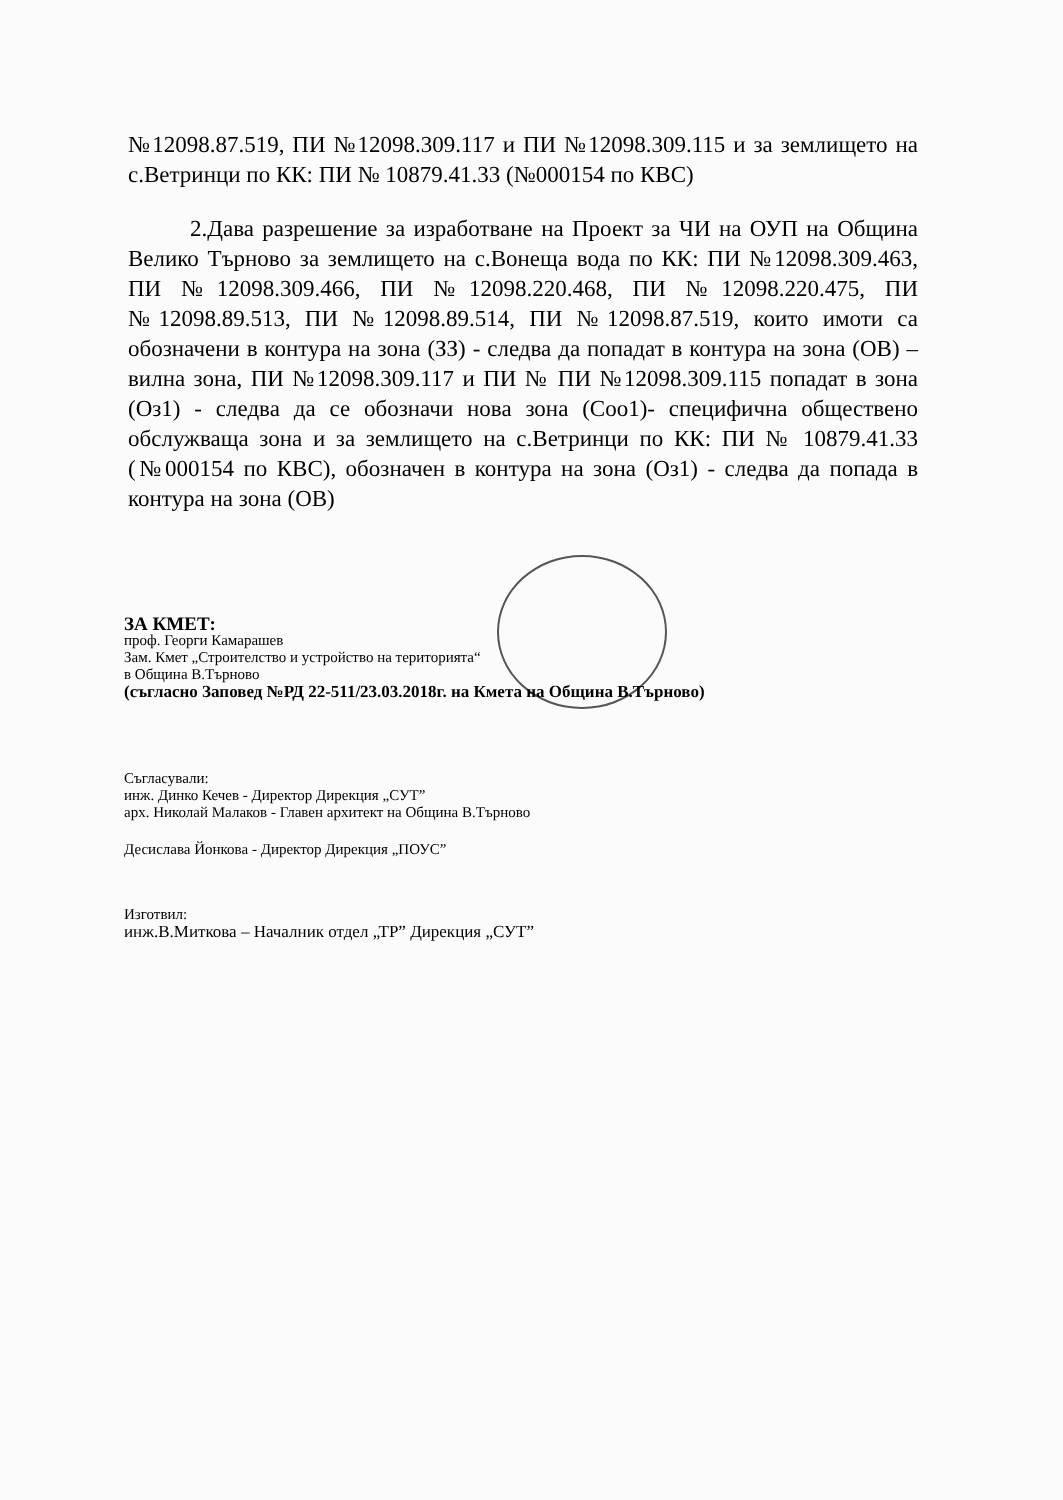№12098.87.519, ПИ №12098.309.117 и ПИ №12098.309.115 и за землището на с.Ветринци по КК: ПИ № 10879.41.33 (№000154 по КВС)
2.Дава разрешение за изработване на Проект за ЧИ на ОУП на Община Велико Търново за землището на с.Вонеща вода по КК: ПИ №12098.309.463, ПИ №12098.309.466, ПИ №12098.220.468, ПИ №12098.220.475, ПИ №12098.89.513, ПИ №12098.89.514, ПИ №12098.87.519, които имоти са обозначени в контура на зона (ЗЗ) - следва да попадат в контура на зона (ОВ) – вилна зона, ПИ №12098.309.117 и ПИ № ПИ №12098.309.115 попадат в зона (Оз1) - следва да се обозначи нова зона (Соо1)- специфична обществено обслужваща зона и за землището на с.Ветринци по КК: ПИ № 10879.41.33 (№000154 по КВС), обозначен в контура на зона (Оз1) - следва да попада в контура на зона (ОВ)
ЗА КМЕТ:
проф. Георги Камарашев
Зам. Кмет „Строителство и устройство на територията“
в Община В.Търново
(съгласно Заповед №РД 22-511/23.03.2018г. на Кмета на Община В.Търново)
Съгласували:
инж. Динко Кечев - Директор Дирекция „СУТ”
арх. Николай Малаков - Главен архитект на Община В.Търново
Десислава Йонкова - Директор Дирекция „ПОУС”
Изготвил:
инж.В.Миткова – Началник отдел „ТР” Дирекция „СУТ”